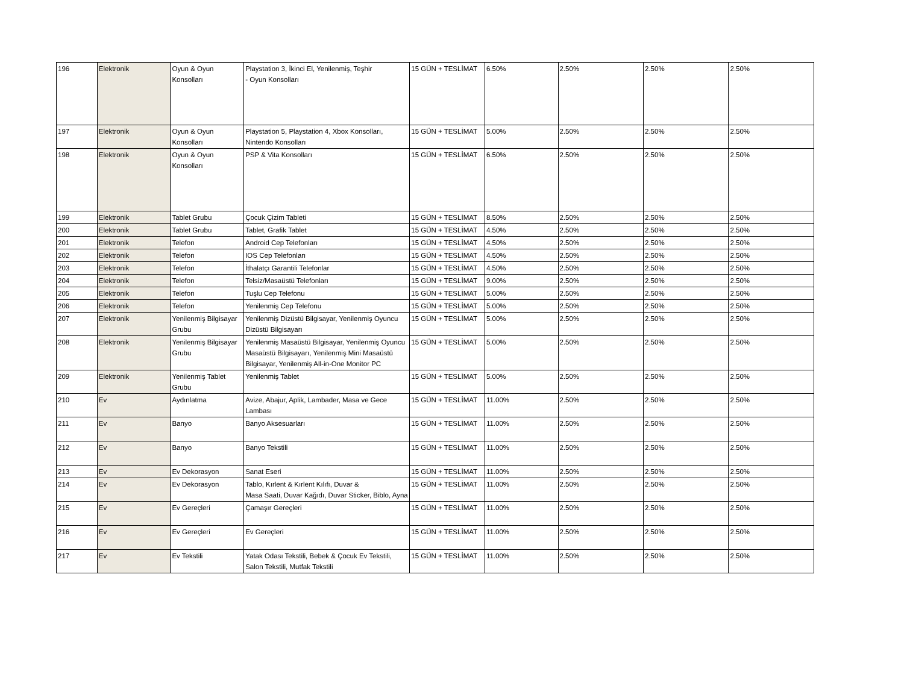| 196 | Elektronik | Oyun & Oyun Konsolları | Playstation 3, İkinci El, Yenilenmiş, Teşhir - Oyun Konsolları | 15 GÜN + TESLİMAT | 6.50% | 2.50% | 2.50% | 2.50% |
| 197 | Elektronik | Oyun & Oyun Konsolları | Playstation 5, Playstation 4, Xbox Konsolları, Nintendo Konsolları | 15 GÜN + TESLİMAT | 5.00% | 2.50% | 2.50% | 2.50% |
| 198 | Elektronik | Oyun & Oyun Konsolları | PSP & Vita Konsolları | 15 GÜN + TESLİMAT | 6.50% | 2.50% | 2.50% | 2.50% |
| 199 | Elektronik | Tablet Grubu | Çocuk Çizim Tableti | 15 GÜN + TESLİMAT | 8.50% | 2.50% | 2.50% | 2.50% |
| 200 | Elektronik | Tablet Grubu | Tablet, Grafik Tablet | 15 GÜN + TESLİMAT | 4.50% | 2.50% | 2.50% | 2.50% |
| 201 | Elektronik | Telefon | Android Cep Telefonları | 15 GÜN + TESLİMAT | 4.50% | 2.50% | 2.50% | 2.50% |
| 202 | Elektronik | Telefon | IOS Cep Telefonları | 15 GÜN + TESLİMAT | 4.50% | 2.50% | 2.50% | 2.50% |
| 203 | Elektronik | Telefon | İthalatçı Garantili Telefonlar | 15 GÜN + TESLİMAT | 4.50% | 2.50% | 2.50% | 2.50% |
| 204 | Elektronik | Telefon | Telsiz/Masaüstü Telefonları | 15 GÜN + TESLİMAT | 9.00% | 2.50% | 2.50% | 2.50% |
| 205 | Elektronik | Telefon | Tuşlu Cep Telefonu | 15 GÜN + TESLİMAT | 5.00% | 2.50% | 2.50% | 2.50% |
| 206 | Elektronik | Telefon | Yenilenmiş Cep Telefonu | 15 GÜN + TESLİMAT | 5.00% | 2.50% | 2.50% | 2.50% |
| 207 | Elektronik | Yenilenmiş Bilgisayar Grubu | Yenilenmiş Dizüstü Bilgisayar, Yenilenmiş Oyuncu Dizüstü Bilgisayarı | 15 GÜN + TESLİMAT | 5.00% | 2.50% | 2.50% | 2.50% |
| 208 | Elektronik | Yenilenmiş Bilgisayar Grubu | Yenilenmiş Masaüstü Bilgisayar, Yenilenmiş Oyuncu Masaüstü Bilgisayarı, Yenilenmiş Mini Masaüstü Bilgisayar, Yenilenmiş All-in-One Monitor PC | 15 GÜN + TESLİMAT | 5.00% | 2.50% | 2.50% | 2.50% |
| 209 | Elektronik | Yenilenmiş Tablet Grubu | Yenilenmiş Tablet | 15 GÜN + TESLİMAT | 5.00% | 2.50% | 2.50% | 2.50% |
| 210 | Ev | Aydınlatma | Avize, Abajur, Aplik, Lambader, Masa ve Gece Lambası | 15 GÜN + TESLİMAT | 11.00% | 2.50% | 2.50% | 2.50% |
| 211 | Ev | Banyo | Banyo Aksesuarları | 15 GÜN + TESLİMAT | 11.00% | 2.50% | 2.50% | 2.50% |
| 212 | Ev | Banyo | Banyo Tekstili | 15 GÜN + TESLİMAT | 11.00% | 2.50% | 2.50% | 2.50% |
| 213 | Ev | Ev Dekorasyon | Sanat Eseri | 15 GÜN + TESLİMAT | 11.00% | 2.50% | 2.50% | 2.50% |
| 214 | Ev | Ev Dekorasyon | Tablo, Kırlent & Kırlent Kılıfı, Duvar & Masa Saati, Duvar Kağıdı, Duvar Sticker, Biblo, Ayna | 15 GÜN + TESLİMAT | 11.00% | 2.50% | 2.50% | 2.50% |
| 215 | Ev | Ev Gereçleri | Çamaşır Gereçleri | 15 GÜN + TESLİMAT | 11.00% | 2.50% | 2.50% | 2.50% |
| 216 | Ev | Ev Gereçleri | Ev Gereçleri | 15 GÜN + TESLİMAT | 11.00% | 2.50% | 2.50% | 2.50% |
| 217 | Ev | Ev Tekstili | Yatak Odası Tekstili, Bebek & Çocuk Ev Tekstili, Salon Tekstili, Mutfak Tekstili | 15 GÜN + TESLİMAT | 11.00% | 2.50% | 2.50% | 2.50% |